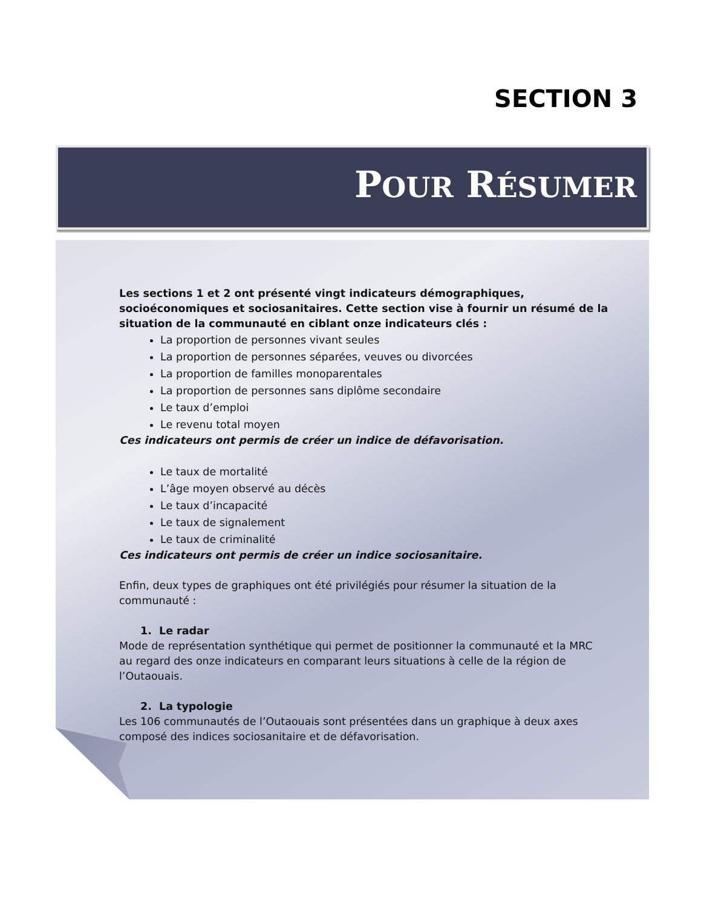SECTION 3
POUR RÉSUMER
Les sections 1 et 2 ont présenté vingt indicateurs démographiques, socioéconomiques et sociosanitaires. Cette section vise à fournir un résumé de la situation de la communauté en ciblant onze indicateurs clés :
La proportion de personnes vivant seules
La proportion de personnes séparées, veuves ou divorcées
La proportion de familles monoparentales
La proportion de personnes sans diplôme secondaire
Le taux d’emploi
Le revenu total moyen
Ces indicateurs ont permis de créer un indice de défavorisation.
Le taux de mortalité
L’âge moyen observé au décès
Le taux d’incapacité
Le taux de signalement
Le taux de criminalité
Ces indicateurs ont permis de créer un indice sociosanitaire.
Enfin, deux types de graphiques ont été privilégiés pour résumer la situation de la communauté :
1. Le radar
Mode de représentation synthétique qui permet de positionner la communauté et la MRC au regard des onze indicateurs en comparant leurs situations à celle de la région de l’Outaouais.
2. La typologie
Les 106 communautés de l’Outaouais sont présentées dans un graphique à deux axes composé des indices sociosanitaire et de défavorisation.